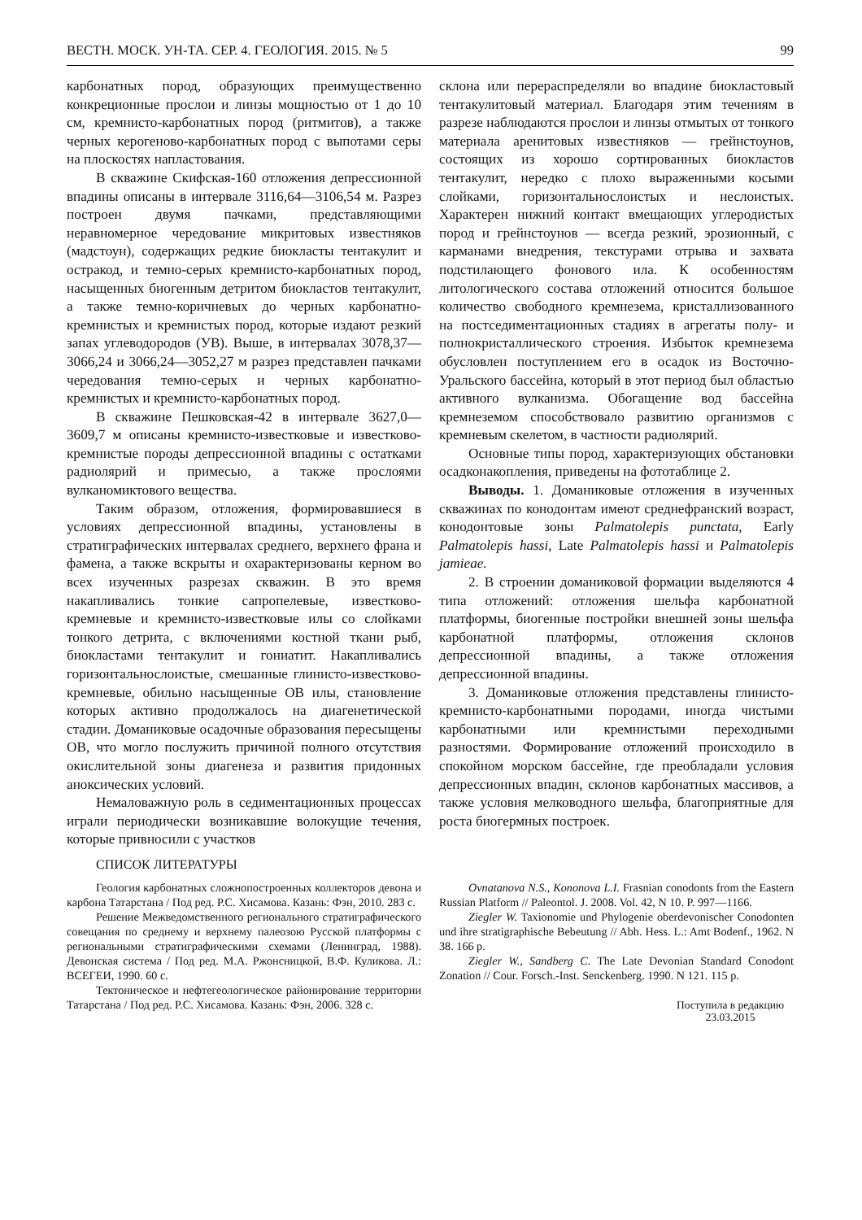ВЕСТН. МОСК. УН-ТА. СЕР. 4. ГЕОЛОГИЯ. 2015. № 5 99
карбонатных пород, образующих преимущественно конкреционные прослои и линзы мощностью от 1 до 10 см, кремнисто-карбонатных пород (ритмитов), а также черных керогеново-карбонатных пород с выпотами серы на плоскостях напластования.
В скважине Скифская-160 отложения депрессионной впадины описаны в интервале 3116,64—3106,54 м. Разрез построен двумя пачками, представляющими неравномерное чередование микритовых известняков (мадстоун), содержащих редкие биокласты тентакулит и остракод, и темно-серых кремнисто-карбонатных пород, насыщенных биогенным детритом биокластов тентакулит, а также темно-коричневых до черных карбонатно-кремнистых и кремнистых пород, которые издают резкий запах углеводородов (УВ). Выше, в интервалах 3078,37—3066,24 и 3066,24—3052,27 м разрез представлен пачками чередования темно-серых и черных карбонатно-кремнистых и кремнисто-карбонатных пород.
В скважине Пешковская-42 в интервале 3627,0—3609,7 м описаны кремнисто-известковые и известково-кремнистые породы депрессионной впадины с остатками радиолярий и примесью, а также прослоями вулканомиктового вещества.
Таким образом, отложения, формировавшиеся в условиях депрессионной впадины, установлены в стратиграфических интервалах среднего, верхнего франа и фамена, а также вскрыты и охарактеризованы керном во всех изученных разрезах скважин. В это время накапливались тонкие сапропелевые, известково-кремневые и кремнисто-известковые илы со слойками тонкого детрита, с включениями костной ткани рыб, биокластами тентакулит и гониатит. Накапливались горизонтальнослоистые, смешанные глинисто-известково-кремневые, обильно насыщенные ОВ илы, становление которых активно продолжалось на диагенетической стадии. Доманиковые осадочные образования пересыщены ОВ, что могло послужить причиной полного отсутствия окислительной зоны диагенеза и развития придонных аноксических условий.
Немаловажную роль в седиментационных процессах играли периодически возникавшие волокущие течения, которые привносили с участков
склона или перераспределяли во впадине биокластовый тентакулитовый материал. Благодаря этим течениям в разрезе наблюдаются прослои и линзы отмытых от тонкого материала аренитовых известняков — грейнстоунов, состоящих из хорошо сортированных биокластов тентакулит, нередко с плохо выраженными косыми слойками, горизонтальнослоистых и неслоистых. Характерен нижний контакт вмещающих углеродистых пород и грейнстоунов — всегда резкий, эрозионный, с карманами внедрения, текстурами отрыва и захвата подстилающего фонового ила. К особенностям литологического состава отложений относится большое количество свободного кремнезема, кристаллизованного на постседиментационных стадиях в агрегаты полу- и полнокристаллического строения. Избыток кремнезема обусловлен поступлением его в осадок из Восточно-Уральского бассейна, который в этот период был областью активного вулканизма. Обогащение вод бассейна кремнеземом способствовало развитию организмов с кремневым скелетом, в частности радиолярий.
Основные типы пород, характеризующих обстановки осадконакопления, приведены на фототаблице 2.
Выводы. 1. Доманиковые отложения в изученных скважинах по конодонтам имеют среднефранский возраст, конодонтовые зоны Palmatolepis punctata, Early Palmatolepis hassi, Late Palmatolepis hassi и Palmatolepis jamieae.
2. В строении доманиковой формации выделяются 4 типа отложений: отложения шельфа карбонатной платформы, биогенные постройки внешней зоны шельфа карбонатной платформы, отложения склонов депрессионной впадины, а также отложения депрессионной впадины.
3. Доманиковые отложения представлены глинисто-кремнисто-карбонатными породами, иногда чистыми карбонатными или кремнистыми переходными разностями. Формирование отложений происходило в спокойном морском бассейне, где преобладали условия депрессионных впадин, склонов карбонатных массивов, а также условия мелководного шельфа, благоприятные для роста биогермных построек.
СПИСОК ЛИТЕРАТУРЫ
Геология карбонатных сложнопостроенных коллекторов девона и карбона Татарстана / Под ред. Р.С. Хисамова. Казань: Фэн, 2010. 283 с.
Решение Межведомственного регионального стратиграфического совещания по среднему и верхнему палеозою Русской платформы с региональными стратиграфическими схемами (Ленинград, 1988). Девонская система / Под ред. М.А. Ржонсницкой, В.Ф. Куликова. Л.: ВСЕГЕИ, 1990. 60 с.
Тектоническое и нефтегеологическое районирование территории Татарстана / Под ред. Р.С. Хисамова. Казань: Фэн, 2006. 328 с.
Ovnatanova N.S., Kononova L.I. Frasnian conodonts from the Eastern Russian Platform // Paleontol. J. 2008. Vol. 42, N 10. P. 997—1166.
Ziegler W. Taxionomie und Phylogenie oberdevonischer Conodonten und ihre stratigraphische Bebeutung // Abh. Hess. L.: Amt Bodenf., 1962. N 38. 166 p.
Ziegler W., Sandberg C. The Late Devonian Standard Conodont Zonation // Cour. Forsch.-Inst. Senckenberg. 1990. N 121. 115 p.
Поступила в редакцию
23.03.2015